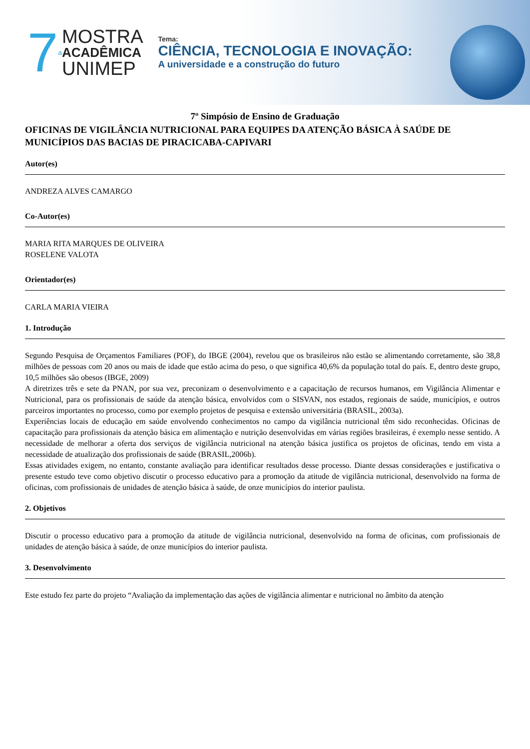7 a
MOSTRA
ACADÊMICA
UNIMEP
Tema:
CIÊNCIA, TECNOLOGIA E INOVAÇÃO:
A universidade e a construção do futuro
7º Simpósio de Ensino de Graduação
OFICINAS DE VIGILÂNCIA NUTRICIONAL PARA EQUIPES DA ATENÇÃO BÁSICA À SAÚDE DE MUNICÍPIOS DAS BACIAS DE PIRACICABA-CAPIVARI
Autor(es)
ANDREZA ALVES CAMARGO
Co-Autor(es)
MARIA RITA MARQUES DE OLIVEIRA
ROSELENE VALOTA
Orientador(es)
CARLA MARIA VIEIRA
1. Introdução
Segundo Pesquisa de Orçamentos Familiares (POF), do IBGE (2004), revelou que os brasileiros não estão se alimentando corretamente, são 38,8 milhões de pessoas com 20 anos ou mais de idade que estão acima do peso, o que significa 40,6% da população total do país. E, dentro deste grupo, 10,5 milhões são obesos (IBGE, 2009)
A diretrizes três e sete da PNAN, por sua vez, preconizam o desenvolvimento e a capacitação de recursos humanos, em Vigilância Alimentar e Nutricional, para os profissionais de saúde da atenção básica, envolvidos com o SISVAN, nos estados, regionais de saúde, municípios, e outros parceiros importantes no processo, como por exemplo projetos de pesquisa e extensão universitária (BRASIL, 2003a).
Experiências locais de educação em saúde envolvendo conhecimentos no campo da vigilância nutricional têm sido reconhecidas. Oficinas de capacitação para profissionais da atenção básica em alimentação e nutrição desenvolvidas em várias regiões brasileiras, é exemplo nesse sentido. A necessidade de melhorar a oferta dos serviços de vigilância nutricional na atenção básica justifica os projetos de oficinas, tendo em vista a necessidade de atualização dos profissionais de saúde (BRASIL,2006b).
Essas atividades exigem, no entanto, constante avaliação para identificar resultados desse processo. Diante dessas considerações e justificativa o presente estudo teve como objetivo discutir o processo educativo para a promoção da atitude de vigilância nutricional, desenvolvido na forma de oficinas, com profissionais de unidades de atenção básica à saúde, de onze municípios do interior paulista.
2. Objetivos
Discutir o processo educativo para a promoção da atitude de vigilância nutricional, desenvolvido na forma de oficinas, com profissionais de unidades de atenção básica à saúde, de onze municípios do interior paulista.
3. Desenvolvimento
Este estudo fez parte do projeto “Avaliação da implementação das ações de vigilância alimentar e nutricional no âmbito da atenção